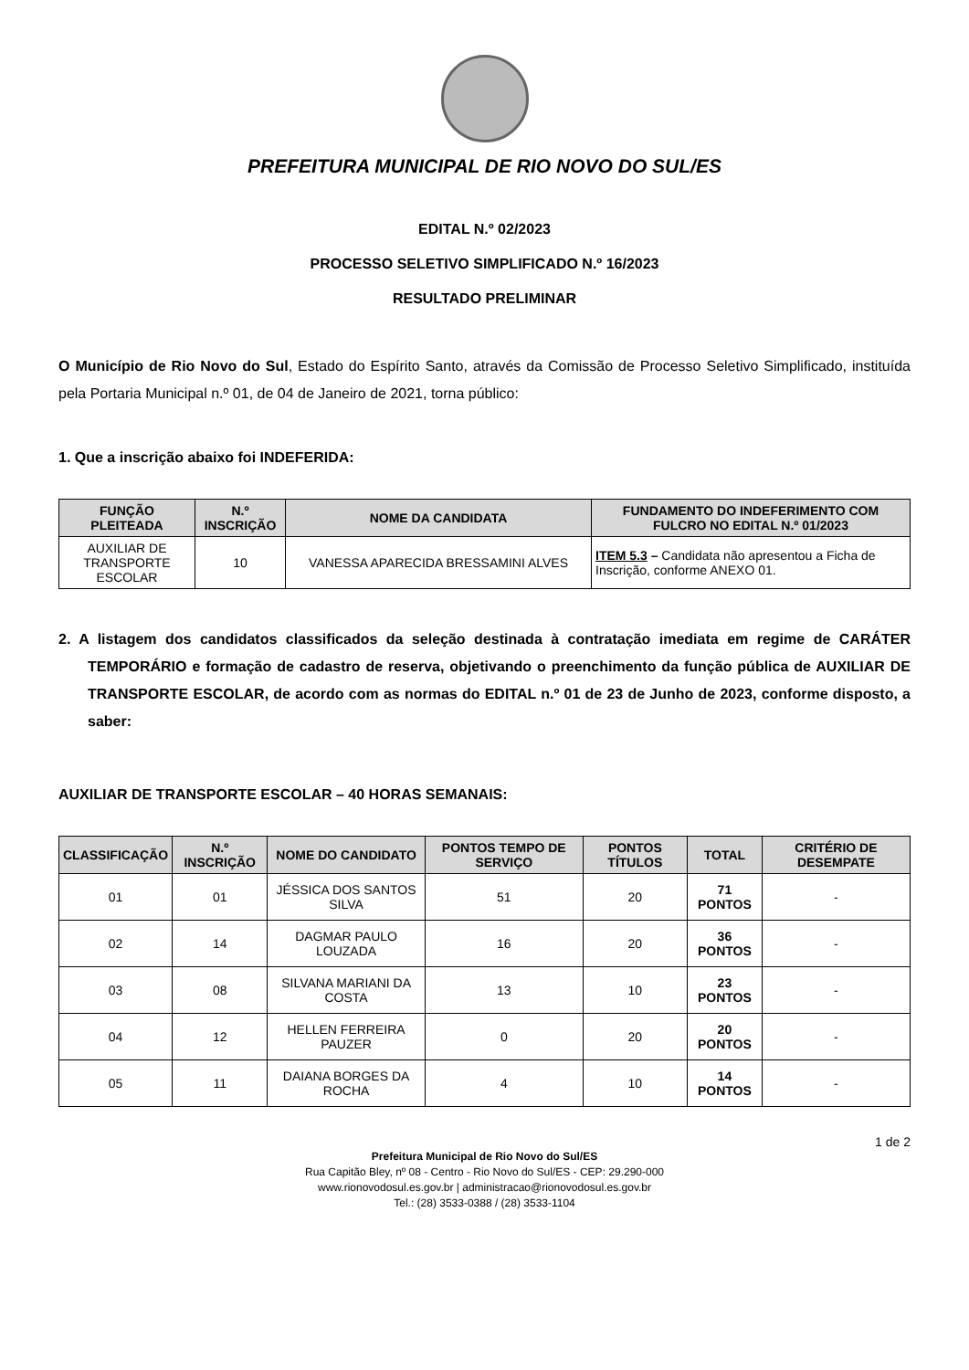PREFEITURA MUNICIPAL DE RIO NOVO DO SUL/ES
EDITAL N.º 02/2023
PROCESSO SELETIVO SIMPLIFICADO N.º 16/2023
RESULTADO PRELIMINAR
O Município de Rio Novo do Sul, Estado do Espírito Santo, através da Comissão de Processo Seletivo Simplificado, instituída pela Portaria Municipal n.º 01, de 04 de Janeiro de 2021, torna público:
1. Que a inscrição abaixo foi INDEFERIDA:
| FUNÇÃO PLEITEADA | N.º INSCRIÇÃO | NOME DA CANDIDATA | FUNDAMENTO DO INDEFERIMENTO COM FULCRO NO EDITAL N.º 01/2023 |
| --- | --- | --- | --- |
| AUXILIAR DE TRANSPORTE ESCOLAR | 10 | VANESSA APARECIDA BRESSAMINI ALVES | ITEM 5.3 – Candidata não apresentou a Ficha de Inscrição, conforme ANEXO 01. |
2. A listagem dos candidatos classificados da seleção destinada à contratação imediata em regime de CARÁTER TEMPORÁRIO e formação de cadastro de reserva, objetivando o preenchimento da função pública de AUXILIAR DE TRANSPORTE ESCOLAR, de acordo com as normas do EDITAL n.º 01 de 23 de Junho de 2023, conforme disposto, a saber:
AUXILIAR DE TRANSPORTE ESCOLAR – 40 HORAS SEMANAIS:
| CLASSIFICAÇÃO | N.º INSCRIÇÃO | NOME DO CANDIDATO | PONTOS TEMPO DE SERVIÇO | PONTOS TÍTULOS | TOTAL | CRITÉRIO DE DESEMPATE |
| --- | --- | --- | --- | --- | --- | --- |
| 01 | 01 | JÉSSICA DOS SANTOS SILVA | 51 | 20 | 71 PONTOS | - |
| 02 | 14 | DAGMAR PAULO LOUZADA | 16 | 20 | 36 PONTOS | - |
| 03 | 08 | SILVANA MARIANI DA COSTA | 13 | 10 | 23 PONTOS | - |
| 04 | 12 | HELLEN FERREIRA PAUZER | 0 | 20 | 20 PONTOS | - |
| 05 | 11 | DAIANA BORGES DA ROCHA | 4 | 10 | 14 PONTOS | - |
1 de 2
Prefeitura Municipal de Rio Novo do Sul/ES
Rua Capitão Bley, nº 08 - Centro - Rio Novo do Sul/ES - CEP: 29.290-000
www.rionovodosul.es.gov.br | administracao@rionovodosul.es.gov.br
Tel.: (28) 3533-0388 / (28) 3533-1104